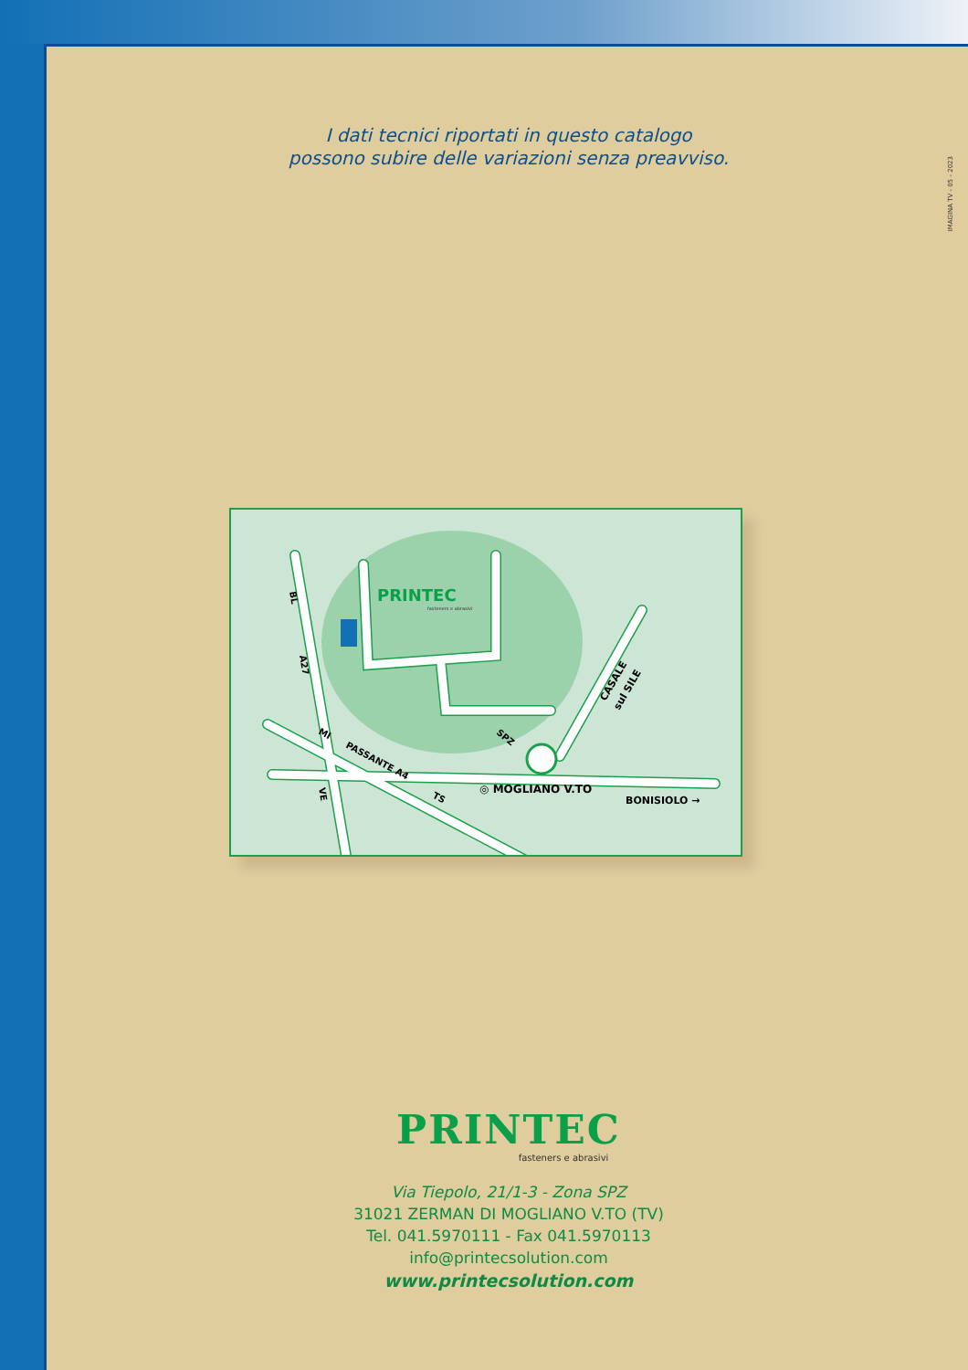I dati tecnici riportati in questo catalogo
possono subire delle variazioni senza preavviso.
IMAGINA TV - 05 - 2023
PRINTEC
fasteners e abrasivi
BL
A27
MI
PASSANTE A4
TS
VE
SPZ
◎ MOGLIANO V.TO
BONISIOLO →
CASALE
sul SILE
PRINTEC
fasteners e abrasivi
Via Tiepolo, 21/1-3 - Zona SPZ
31021 ZERMAN DI MOGLIANO V.TO (TV)
Tel. 041.5970111 - Fax 041.5970113
info@printecsolution.com
www.printecsolution.com